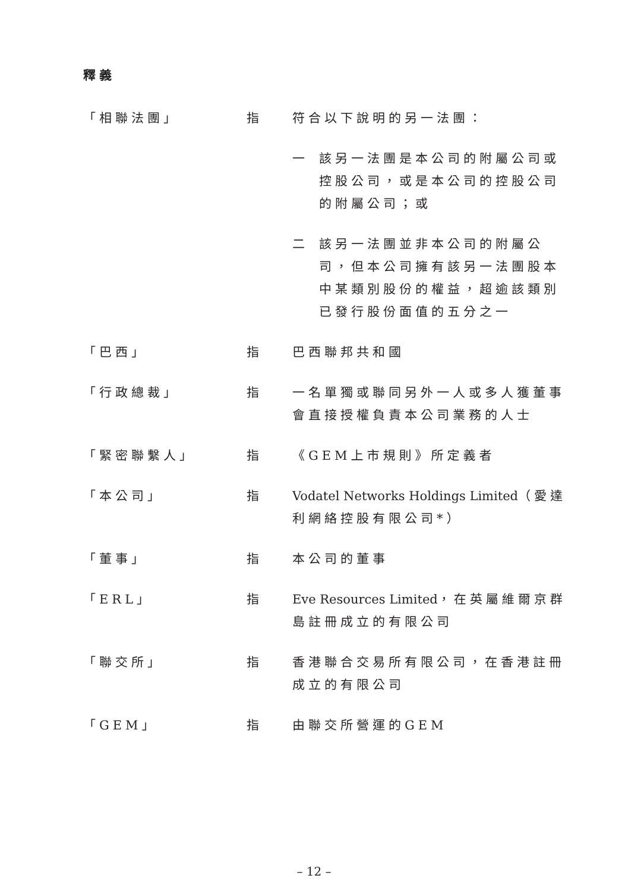釋義
「相聯法團」 指 符合以下說明的另一法團：
一 該另一法團是本公司的附屬公司或控股公司，或是本公司的控股公司的附屬公司；或
二 該另一法團並非本公司的附屬公司，但本公司擁有該另一法團股本中某類別股份的權益，超逾該類別已發行股份面值的五分之一
「巴西」 指 巴西聯邦共和國
「行政總裁」 指 一名單獨或聯同另外一人或多人獲董事會直接授權負責本公司業務的人士
「緊密聯繫人」 指 《GEM上市規則》所定義者
「本公司」 指 Vodatel Networks Holdings Limited（愛達利網絡控股有限公司*）
「董事」 指 本公司的董事
「ERL」 指 Eve Resources Limited，在英屬維爾京群島註冊成立的有限公司
「聯交所」 指 香港聯合交易所有限公司，在香港註冊成立的有限公司
「GEM」 指 由聯交所營運的GEM
– 12 –